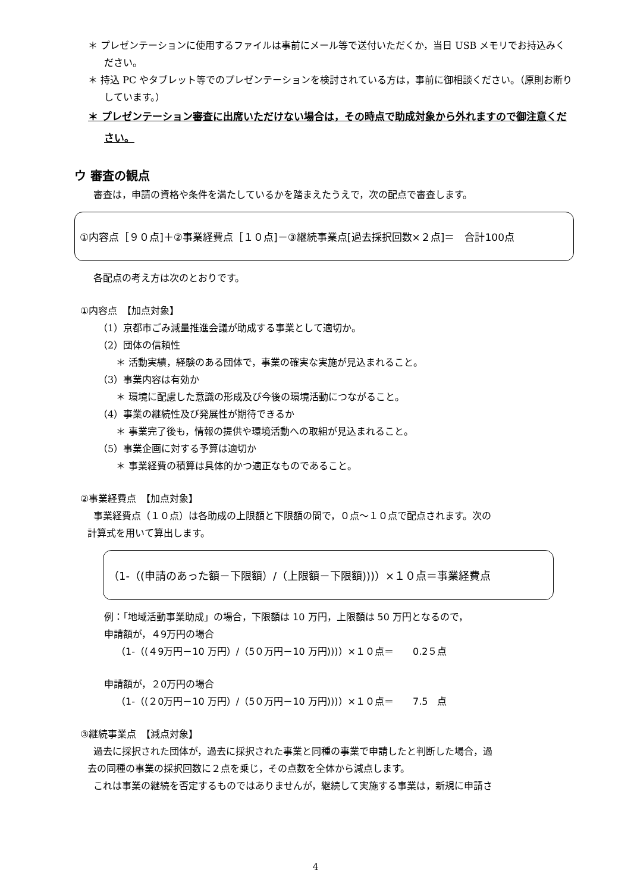＊ プレゼンテーションに使用するファイルは事前にメール等で送付いただくか，当日 USB メモリでお持込みください。
＊ 持込 PC やタブレット等でのプレゼンテーションを検討されている方は，事前に御相談ください。（原則お断りしています。）
＊ プレゼンテーション審査に出席いただけない場合は，その時点で助成対象から外れますので御注意ください。
ウ 審査の観点
審査は，申請の資格や条件を満たしているかを踏まえたうえで，次の配点で審査します。
①内容点［９０点]＋②事業経費点［１０点]－③継続事業点[過去採択回数×２点]＝　合計100点
各配点の考え方は次のとおりです。
①内容点　【加点対象】
（1）京都市ごみ減量推進会議が助成する事業として適切か。
（2）団体の信頼性
＊ 活動実績，経験のある団体で，事業の確実な実施が見込まれること。
（3）事業内容は有効か
＊ 環境に配慮した意識の形成及び今後の環境活動につながること。
（4）事業の継続性及び発展性が期待できるか
＊ 事業完了後も，情報の提供や環境活動への取組が見込まれること。
（5）事業企画に対する予算は適切か
＊ 事業経費の積算は具体的かつ適正なものであること。
②事業経費点　【加点対象】
事業経費点（１０点）は各助成の上限額と下限額の間で，０点～１０点で配点されます。次の
計算式を用いて算出します。
（1-（(申請のあった額－下限額）/（上限額－下限額)))）×１０点＝事業経費点
例：「地域活動事業助成」の場合，下限額は 10 万円，上限額は 50 万円となるので，
申請額が，４9万円の場合
（1-（(４9万円－10 万円）/（5０万円－10 万円)))）×１０点＝　　0.2５点
申請額が，２0万円の場合
（1-（(２0万円－10 万円）/（5０万円－10 万円)))）×１０点＝　　7.5　点
③継続事業点　【減点対象】
過去に採択された団体が，過去に採択された事業と同種の事業で申請したと判断した場合，過
去の同種の事業の採択回数に２点を乗じ，その点数を全体から減点します。
これは事業の継続を否定するものではありませんが，継続して実施する事業は，新規に申請さ
4